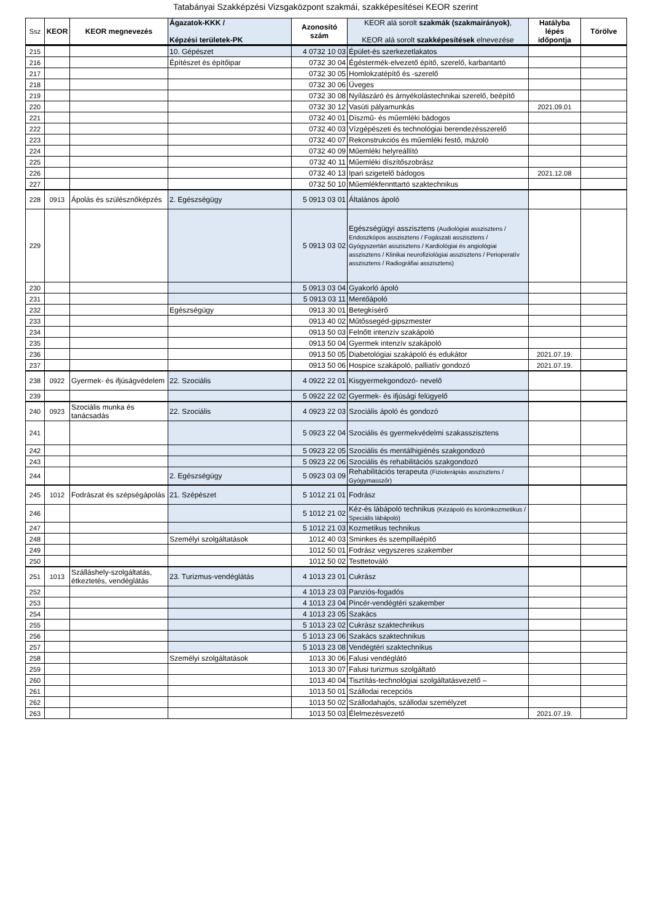Tatabányai Szakképzési Vizsgaközpont szakmái, szakképesítései KEOR szerint
| Ssz | KEOR | KEOR megnevezés | Ágazatok-KKK / Képzési területek-PK | Azonosító szám | KEOR alá sorolt szakmák (szakmairányok) , KEOR alá sorolt szakképesítések elnevezése | Hatályba lépés időpontja | Törölve |
| --- | --- | --- | --- | --- | --- | --- | --- |
| 215 | | | 10. Gépészet | 4 0732 10 03 | Épület-és szerkezetlakatos | | |
| 216 | | | Építészet és építőipar | 0732 30 04 | Égéstermék-elvezető építő, szerelő, karbantartó | | |
| 217 | | | | 0732 30 05 | Homlokzatépítő és -szerelő | | |
| 218 | | | | 0732 30 06 | Üveges | | |
| 219 | | | | 0732 30 08 | Nyílászáró és árnyékolástechnikai szerelő, beépítő | | |
| 220 | | | | 0732 30 12 | Vasúti pályamunkás | 2021.09.01 | |
| 221 | | | | 0732 40 01 | Díszmű- és műemléki bádogos | | |
| 222 | | | | 0732 40 03 | Vízgépészeti és technológiai berendezésszerelő | | |
| 223 | | | | 0732 40 07 | Rekonstrukciós és műemléki festő, mázoló | | |
| 224 | | | | 0732 40 09 | Műemléki helyreállító | | |
| 225 | | | | 0732 40 11 | Műemléki díszítőszobrász | | |
| 226 | | | | 0732 40 13 | Ipari szigetelő bádogos | 2021.12.08 | |
| 227 | | | | 0732 50 10 | Műemlékfennttartó szaktechnikus | | |
| 228 | 0913 | Ápolás és szülésznőképzés | 2. Egészségügy | 5 0913 03 01 | Általános ápoló | | |
| 229 | | | | 5 0913 03 02 | Egészségügyi asszisztens (Audiológiai asszisztens / Endoszkópos asszisztens / Fogászati asszisztens / Gyógyszertári asszisztens / Kardiológiai és angiológiai asszisztens / Klinikai neurofiziológiai asszisztens / Perioperatív asszisztens / Radiográfiai asszisztens) | | |
| 230 | | | | 5 0913 03 04 | Gyakorló ápoló | | |
| 231 | | | | 5 0913 03 11 | Mentőápoló | | |
| 232 | | | Egészségügy | 0913 30 01 | Betegkísérő | | |
| 233 | | | | 0913 40 02 | Műtőssegéd-gipszmester | | |
| 234 | | | | 0913 50 03 | Felnőtt intenzív szakápoló | | |
| 235 | | | | 0913 50 04 | Gyermek intenzív szakápoló | | |
| 236 | | | | 0913 50 05 | Diabetológiai szakápoló és edukátor | 2021.07.19. | |
| 237 | | | | 0913 50 06 | Hospice szakápoló, palliatív gondozó | 2021.07.19. | |
| 238 | 0922 | Gyermek- és ifjúságvédelem | 22. Szociális | 4 0922 22 01 | Kisgyermekgondozó- nevelő | | |
| 239 | | | | 5 0922 22 02 | Gyermek- és ifjúsági felügyelő | | |
| 240 | 0923 | Szociális munka és tanácsadás | 22. Szociális | 4 0923 22 03 | Szociális ápoló és gondozó | | |
| 241 | | | | 5 0923 22 04 | Szociális és gyermekvédelmi szakasszisztens | | |
| 242 | | | | 5 0923 22 05 | Szociális és mentálhigiénés szakgondozó | | |
| 243 | | | | 5 0923 22 06 | Szociális és rehabilitációs szakgondozó | | |
| 244 | | | 2. Egészségügy | 5 0923 03 09 | Rehabilitációs terapeuta (Fizioterápiás asszisztens / Gyógymasszőr) | | |
| 245 | 1012 | Fodrászat és szépségápolás | 21. Szépészet | 5 1012 21 01 | Fodrász | | |
| 246 | | | | 5 1012 21 02 | Kéz-és lábápoló technikus (Kézápoló és körömkozmetikus / Speciális lábápoló) | | |
| 247 | | | | 5 1012 21 03 | Kozmetikus technikus | | |
| 248 | | | Személyi szolgáltatások | 1012 40 03 | Sminkes és szempillaépítő | | |
| 249 | | | | 1012 50 01 | Fodrász vegyszeres szakember | | |
| 250 | | | | 1012 50 02 | Testtetováló | | |
| 251 | 1013 | Szálláshely-szolgáltatás, étkeztetés, vendéglátás | 23. Turizmus-vendéglátás | 4 1013 23 01 | Cukrász | | |
| 252 | | | | 4 1013 23 03 | Panziós-fogadós | | |
| 253 | | | | 4 1013 23 04 | Pincér-vendégtéri szakember | | |
| 254 | | | | 4 1013 23 05 | Szakács | | |
| 255 | | | | 5 1013 23 02 | Cukrász szaktechnikus | | |
| 256 | | | | 5 1013 23 06 | Szakács szaktechnikus | | |
| 257 | | | | 5 1013 23 08 | Vendégtéri szaktechnikus | | |
| 258 | | | Személyi szolgáltatások | 1013 30 06 | Falusi vendéglátó | | |
| 259 | | | | 1013 30 07 | Falusi turizmus szolgáltató | | |
| 260 | | | | 1013 40 04 | Tisztítás-technológiai szolgáltatásvezető – | | |
| 261 | | | | 1013 50 01 | Szállodai recepciós | | |
| 262 | | | | 1013 50 02 | Szállodahajós, szállodai személyzet | | |
| 263 | | | | 1013 50 03 | Élelmezésvezető | 2021.07.19. | |